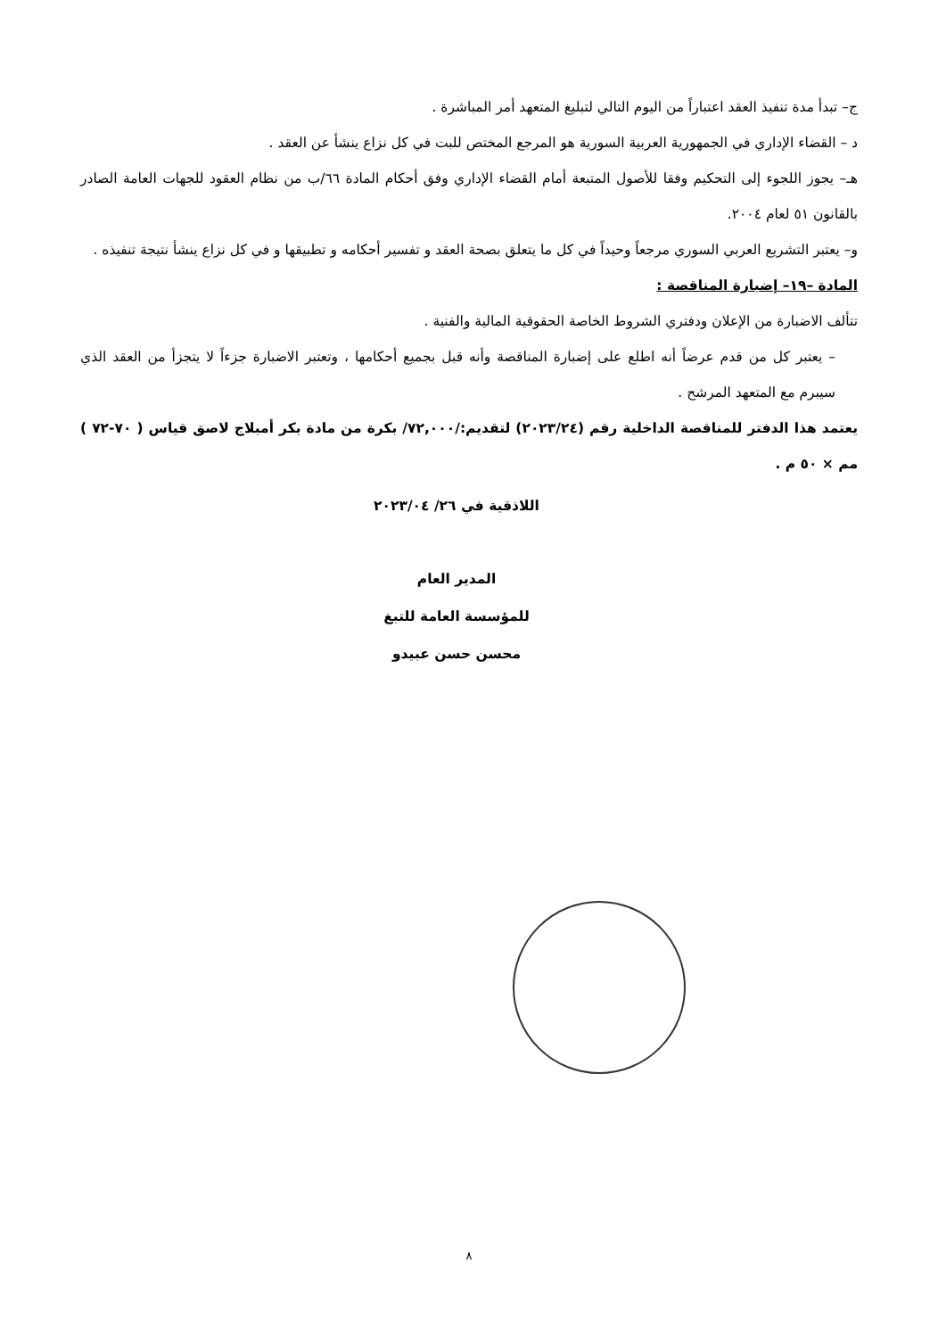ج– تبدأ مدة تنفيذ العقد اعتباراً من اليوم التالي لتبليغ المتعهد أمر المباشرة .
د – القضاء الإداري في الجمهورية العربية السورية هو المرجع المختص للبت في كل نزاع ينشأ عن العقد .
هـ– يجوز اللجوء إلى التحكيم وفقا للأصول المتبعة أمام القضاء الإداري وفق أحكام المادة ٦٦/ب من نظام العقود للجهات العامة الصادر بالقانون ٥١ لعام ٢٠٠٤.
و– يعتبر التشريع العربي السوري مرجعاً وحيداً في كل ما يتعلق بصحة العقد و تفسير أحكامه و تطبيقها و في كل نزاع ينشأ نتيجة تنفيذه .
المادة –١٩– إضبارة المناقصة :
تتألف الاضبارة من الإعلان ودفتري الشروط الخاصة الحقوقية المالية والفنية .
– يعتبر كل من قدم عرضاً أنه اطلع على إضبارة المناقصة وأنه قبل بجميع أحكامها ، وتعتبر الاضبارة جزءاً لا يتجزأ من العقد الذي سيبرم مع المتعهد المرشح .
يعتمد هذا الدفتر للمناقصة الداخلية رقم (٢٠٢٣/٢٤) لتقديم:/٧٢,٠٠٠/ بكرة من مادة بكر أمبلاج لاصق قياس ( ٧٠-٧٢ ) مم × ٥٠ م .
اللاذقية في ٢٦/ ٢٠٢٣/٠٤
المدير العام
للمؤسسة العامة للتبغ
محسن حسن عبيدو
٨